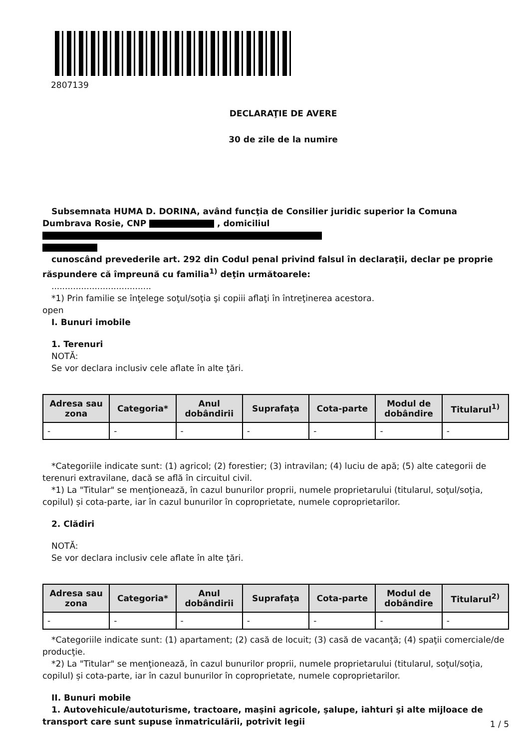2807139
DECLARAŢIE DE AVERE
30 de zile de la numire
Subsemnata HUMA D. DORINA, având funcţia de Consilier juridic superior la Comuna Dumbrava Rosie, CNP , domiciliul
cunoscând prevederile art. 292 din Codul penal privind falsul în declaraţii, declar pe proprie răspundere că împreună cu familia<sup>1)</sup> deţin următoarele:
.....................................
*1) Prin familie se înţelege soţul/soţia şi copiii aflaţi în întreţinerea acestora.
open
I. Bunuri imobile
1. Terenuri
NOTĂ:
Se vor declara inclusiv cele aflate în alte ţări.
| Adresa sau zona | Categoria* | Anul dobândirii | Suprafaţa | Cota-parte | Modul de dobândire | Titularul<sup>1)</sup> |
| --- | --- | --- | --- | --- | --- | --- |
| - | - | - | - | - | - | - |
*Categoriile indicate sunt: (1) agricol; (2) forestier; (3) intravilan; (4) luciu de apă; (5) alte categorii de terenuri extravilane, dacă se află în circuitul civil.
*1) La "Titular" se menţionează, în cazul bunurilor proprii, numele proprietarului (titularul, soţul/soţia, copilul) și cota-parte, iar în cazul bunurilor în coproprietate, numele coproprietarilor.
2. Clădiri
NOTĂ:
Se vor declara inclusiv cele aflate în alte ţări.
| Adresa sau zona | Categoria* | Anul dobândirii | Suprafaţa | Cota-parte | Modul de dobândire | Titularul<sup>2)</sup> |
| --- | --- | --- | --- | --- | --- | --- |
| - | - | - | - | - | - | - |
*Categoriile indicate sunt: (1) apartament; (2) casă de locuit; (3) casă de vacanţă; (4) spaţii comerciale/de producţie.
*2) La "Titular" se menţionează, în cazul bunurilor proprii, numele proprietarului (titularul, soţul/soţia, copilul) și cota-parte, iar în cazul bunurilor în coproprietate, numele coproprietarilor.
II. Bunuri mobile
1. Autovehicule/autoturisme, tractoare, maşini agricole, şalupe, iahturi şi alte mijloace de transport care sunt supuse înmatriculării, potrivit legii
1 / 5